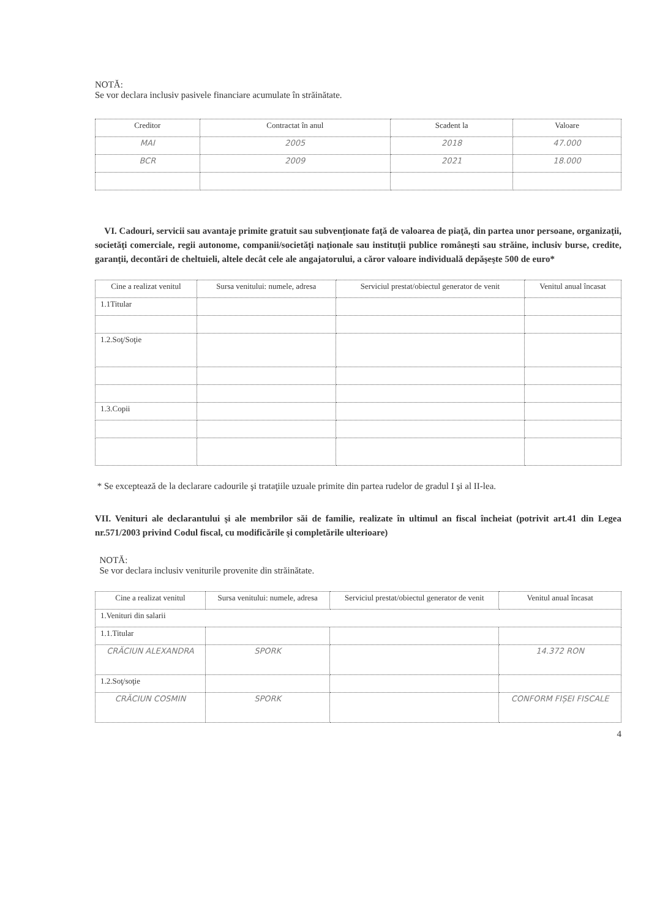NOTĂ:
Se vor declara inclusiv pasivele financiare acumulate în străinătate.
| Creditor | Contractat în anul | Scadent la | Valoare |
| --- | --- | --- | --- |
| MAI | 2005 | 2018 | 47.000 |
| BCR | 2009 | 2021 | 18.000 |
VI. Cadouri, servicii sau avantaje primite gratuit sau subvenţionate faţă de valoarea de piaţă, din partea unor persoane, organizaţii, societăţi comerciale, regii autonome, companii/societăţi naţionale sau instituţii publice româneşti sau străine, inclusiv burse, credite, garanţii, decontări de cheltuieli, altele decât cele ale angajatorului, a căror valoare individuală depăşeşte 500 de euro*
| Cine a realizat venitul | Sursa venitului: numele, adresa | Serviciul prestat/obiectul generator de venit | Venitul anual încasat |
| --- | --- | --- | --- |
| 1.1Titular | | | |
| 1.2.Soţ/Soţie | | | |
| 1.3.Copii | | | |
* Se exceptează de la declarare cadourile şi trataţiile uzuale primite din partea rudelor de gradul I şi al II-lea.
VII. Venituri ale declarantului şi ale membrilor săi de familie, realizate în ultimul an fiscal încheiat (potrivit art.41 din Legea nr.571/2003 privind Codul fiscal, cu modificările şi completările ulterioare)
NOTĂ:
Se vor declara inclusiv veniturile provenite din străinătate.
| Cine a realizat venitul | Sursa venitului: numele, adresa | Serviciul prestat/obiectul generator de venit | Venitul anual încasat |
| --- | --- | --- | --- |
| 1.Venituri din salarii | | | |
| 1.1.Titular | | | |
| CRĂCIUN ALEXANDRA | SPORK | | 14.372 RON |
| 1.2.Soţ/soţie | | | |
| CRĂCIUN COSMIN | SPORK | | CONFORM FIȘEI FISCALE |
4